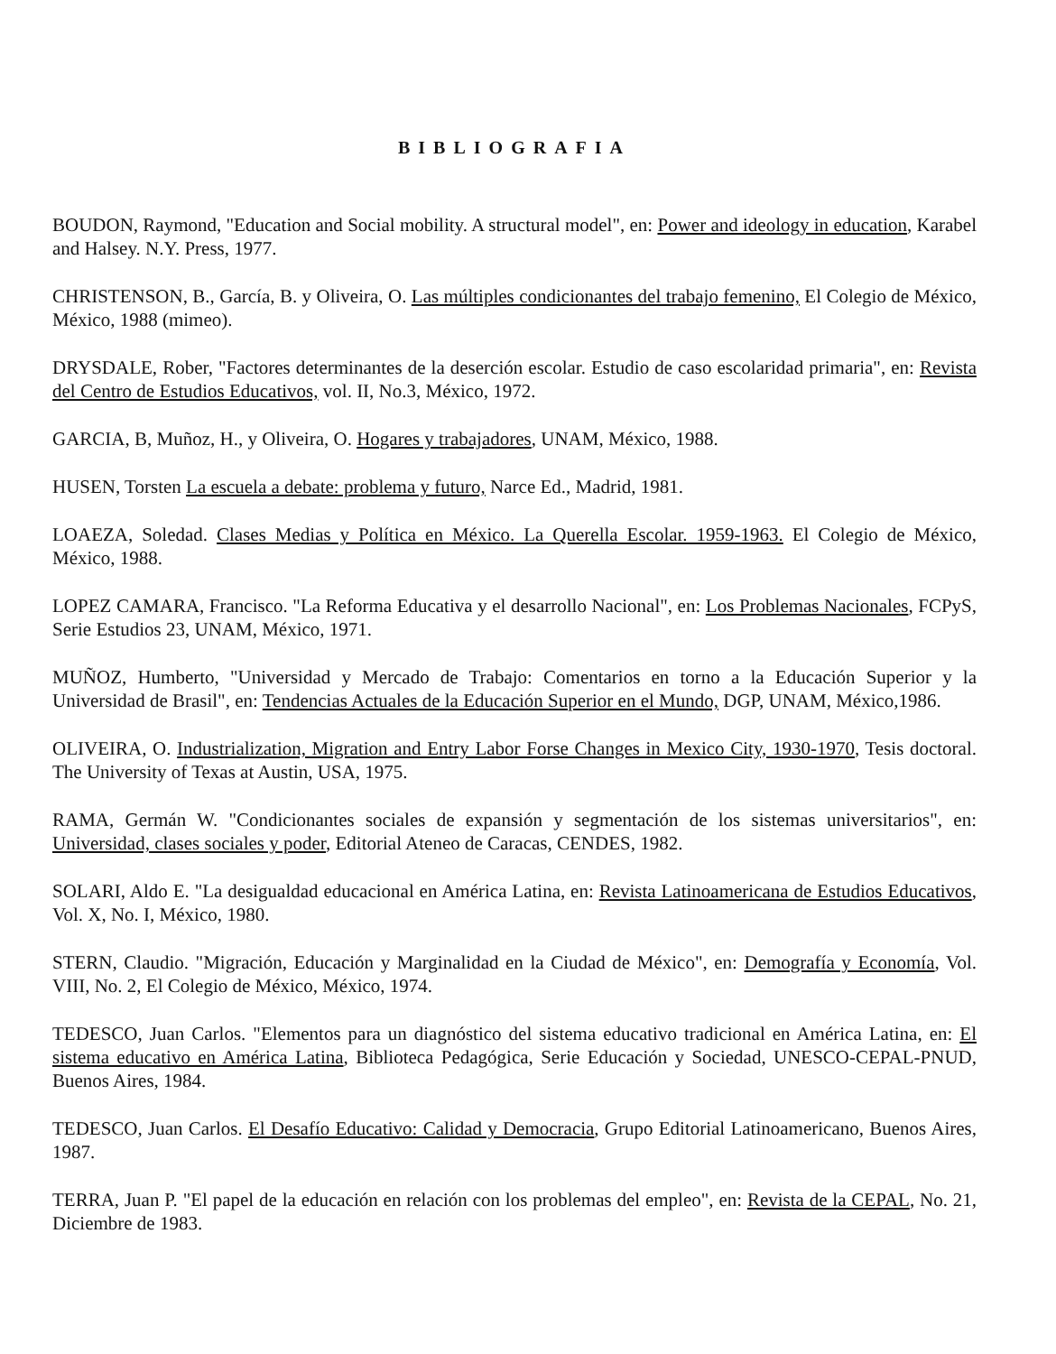BIBLIOGRAFIA
BOUDON, Raymond, "Education and Social mobility. A structural model", en: Power and ideology in education, Karabel and Halsey. N.Y. Press, 1977.
CHRISTENSON, B., García, B. y Oliveira, O. Las múltiples condicionantes del trabajo femenino, El Colegio de México, México, 1988 (mimeo).
DRYSDALE, Rober, "Factores determinantes de la deserción escolar. Estudio de caso escolaridad primaria", en: Revista del Centro de Estudios Educativos, vol. II, No.3, México, 1972.
GARCIA, B, Muñoz, H., y Oliveira, O. Hogares y trabajadores, UNAM, México, 1988.
HUSEN, Torsten La escuela a debate: problema y futuro, Narce Ed., Madrid, 1981.
LOAEZA, Soledad. Clases Medias y Política en México. La Querella Escolar. 1959-1963. El Colegio de México, México, 1988.
LOPEZ CAMARA, Francisco. "La Reforma Educativa y el desarrollo Nacional", en: Los Problemas Nacionales, FCPyS, Serie Estudios 23, UNAM, México, 1971.
MUÑOZ, Humberto, "Universidad y Mercado de Trabajo: Comentarios en torno a la Educación Superior y la Universidad de Brasil", en: Tendencias Actuales de la Educación Superior en el Mundo, DGP, UNAM, México,1986.
OLIVEIRA, O. Industrialization, Migration and Entry Labor Forse Changes in Mexico City, 1930-1970, Tesis doctoral. The University of Texas at Austin, USA, 1975.
RAMA, Germán W. "Condicionantes sociales de expansión y segmentación de los sistemas universitarios", en: Universidad, clases sociales y poder, Editorial Ateneo de Caracas, CENDES, 1982.
SOLARI, Aldo E. "La desigualdad educacional en América Latina, en: Revista Latinoamericana de Estudios Educativos, Vol. X, No. I, México, 1980.
STERN, Claudio. "Migración, Educación y Marginalidad en la Ciudad de México", en: Demografía y Economía, Vol. VIII, No. 2, El Colegio de México, México, 1974.
TEDESCO, Juan Carlos. "Elementos para un diagnóstico del sistema educativo tradicional en América Latina, en: El sistema educativo en América Latina, Biblioteca Pedagógica, Serie Educación y Sociedad, UNESCO-CEPAL-PNUD, Buenos Aires, 1984.
TEDESCO, Juan Carlos. El Desafío Educativo: Calidad y Democracia, Grupo Editorial Latinoamericano, Buenos Aires, 1987.
TERRA, Juan P. "El papel de la educación en relación con los problemas del empleo", en: Revista de la CEPAL, No. 21, Diciembre de 1983.